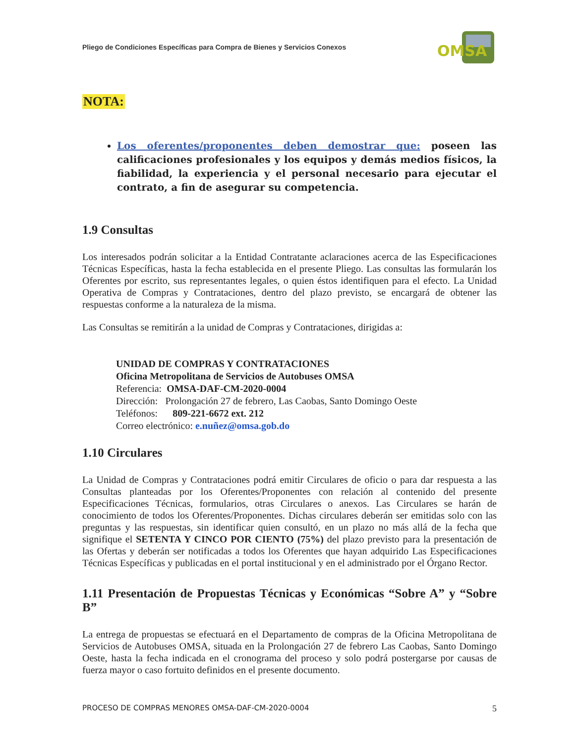Pliego de Condiciones Específicas para Compra de Bienes y Servicios Conexos
OMSA
NOTA:
Los oferentes/proponentes deben demostrar que: poseen las calificaciones profesionales y los equipos y demás medios físicos, la fiabilidad, la experiencia y el personal necesario para ejecutar el contrato, a fin de asegurar su competencia.
1.9 Consultas
Los interesados podrán solicitar a la Entidad Contratante aclaraciones acerca de las Especificaciones Técnicas Específicas, hasta la fecha establecida en el presente Pliego. Las consultas las formularán los Oferentes por escrito, sus representantes legales, o quien éstos identifiquen para el efecto. La Unidad Operativa de Compras y Contrataciones, dentro del plazo previsto, se encargará de obtener las respuestas conforme a la naturaleza de la misma.
Las Consultas se remitirán a la unidad de Compras y Contrataciones, dirigidas a:
UNIDAD DE COMPRAS Y CONTRATACIONES
Oficina Metropolitana de Servicios de Autobuses OMSA
Referencia: OMSA-DAF-CM-2020-0004
Dirección: Prolongación 27 de febrero, Las Caobas, Santo Domingo Oeste
Teléfonos: 809-221-6672 ext. 212
Correo electrónico: e.nuñez@omsa.gob.do
1.10 Circulares
La Unidad de Compras y Contrataciones podrá emitir Circulares de oficio o para dar respuesta a las Consultas planteadas por los Oferentes/Proponentes con relación al contenido del presente Especificaciones Técnicas, formularios, otras Circulares o anexos. Las Circulares se harán de conocimiento de todos los Oferentes/Proponentes. Dichas circulares deberán ser emitidas solo con las preguntas y las respuestas, sin identificar quien consultó, en un plazo no más allá de la fecha que signifique el SETENTA Y CINCO POR CIENTO (75%) del plazo previsto para la presentación de las Ofertas y deberán ser notificadas a todos los Oferentes que hayan adquirido Las Especificaciones Técnicas Específicas y publicadas en el portal institucional y en el administrado por el Órgano Rector.
1.11 Presentación de Propuestas Técnicas y Económicas “Sobre A” y “Sobre B”
La entrega de propuestas se efectuará en el Departamento de compras de la Oficina Metropolitana de Servicios de Autobuses OMSA, situada en la Prolongación 27 de febrero Las Caobas, Santo Domingo Oeste, hasta la fecha indicada en el cronograma del proceso y solo podrá postergarse por causas de fuerza mayor o caso fortuito definidos en el presente documento.
PROCESO DE COMPRAS MENORES OMSA-DAF-CM-2020-0004 5